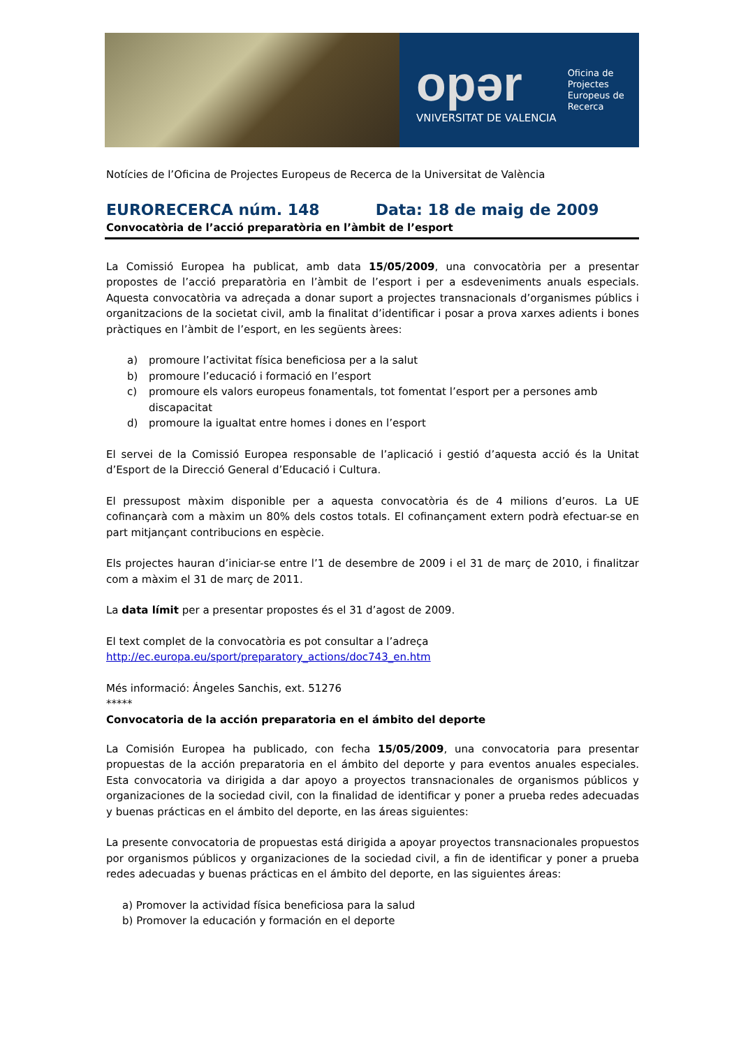opər
VNIVERSITAT DE VALENCIA
Oficina de
Projectes
Europeus de
Recerca
Notícies de l’Oficina de Projectes Europeus de Recerca de la Universitat de València
EURORECERCA núm. 148 Data: 18 de maig de 2009
Convocatòria de l’acció preparatòria en l’àmbit de l’esport
La Comissió Europea ha publicat, amb data 15/05/2009, una convocatòria per a presentar propostes de l’acció preparatòria en l’àmbit de l’esport i per a esdeveniments anuals especials. Aquesta convocatòria va adreçada a donar suport a projectes transnacionals d’organismes públics i organitzacions de la societat civil, amb la finalitat d’identificar i posar a prova xarxes adients i bones pràctiques en l’àmbit de l’esport, en les següents àrees:
a) promoure l’activitat física beneficiosa per a la salut
b) promoure l’educació i formació en l’esport
c) promoure els valors europeus fonamentals, tot fomentat l’esport per a persones amb discapacitat
d) promoure la igualtat entre homes i dones en l’esport
El servei de la Comissió Europea responsable de l’aplicació i gestió d’aquesta acció és la Unitat d’Esport de la Direcció General d’Educació i Cultura.
El pressupost màxim disponible per a aquesta convocatòria és de 4 milions d’euros. La UE cofinançarà com a màxim un 80% dels costos totals. El cofinançament extern podrà efectuar-se en part mitjançant contribucions en espècie.
Els projectes hauran d’iniciar-se entre l’1 de desembre de 2009 i el 31 de març de 2010, i finalitzar com a màxim el 31 de març de 2011.
La data límit per a presentar propostes és el 31 d’agost de 2009.
El text complet de la convocatòria es pot consultar a l’adreça
http://ec.europa.eu/sport/preparatory_actions/doc743_en.htm
Més informació: Ángeles Sanchis, ext. 51276
*****
Convocatoria de la acción preparatoria en el ámbito del deporte
La Comisión Europea ha publicado, con fecha 15/05/2009, una convocatoria para presentar propuestas de la acción preparatoria en el ámbito del deporte y para eventos anuales especiales. Esta convocatoria va dirigida a dar apoyo a proyectos transnacionales de organismos públicos y organizaciones de la sociedad civil, con la finalidad de identificar y poner a prueba redes adecuadas y buenas prácticas en el ámbito del deporte, en las áreas siguientes:
La presente convocatoria de propuestas está dirigida a apoyar proyectos transnacionales propuestos por organismos públicos y organizaciones de la sociedad civil, a fin de identificar y poner a prueba redes adecuadas y buenas prácticas en el ámbito del deporte, en las siguientes áreas:
a) Promover la actividad física beneficiosa para la salud
b) Promover la educación y formación en el deporte